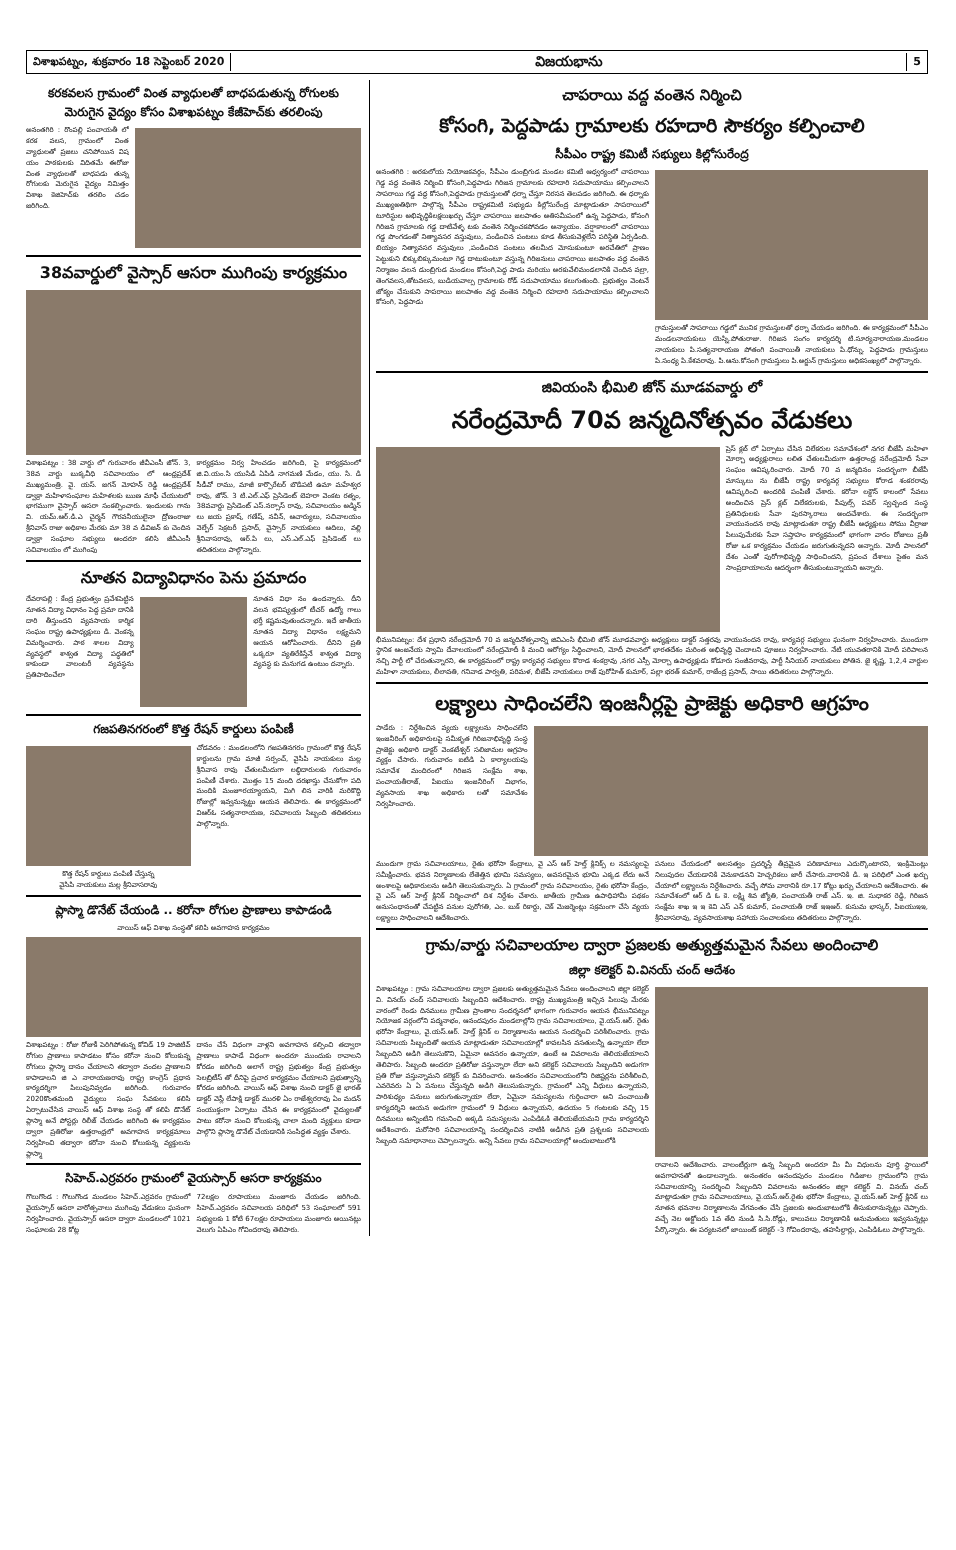విశాఖపట్నం, శుక్రవారం 18 సెప్టెంబర్ 2020 విజయభాను 5
కరకవలస గ్రామంలో వింత వ్యాధులతో బాధపడుతున్న రోగులకు
మెరుగైన వైద్యం కోసం విశాఖపట్నం కేజీహెచ్‌కు తరలింపు
అనంతగిరి : రొంపల్లి పంచాయతీ లో కరక వలస, గ్రామంలో వింత వ్యాధులతో ప్రజలు చనిపోయిన విష యం పాఠకులకు విదితమే ఈరోజు వింత వ్యాధులతో బాధపడు తున్న రోగులకు మెరుగైన వైద్యం నిమిత్తం విశాఖ కెజిహెచ్‌కు తరలిం చడం జరిగింది.
38వవార్డులో వైస్సార్ ఆసరా ముగింపు కార్యక్రమం
విశాఖపట్నం : 38 వార్డు లో గురువారం జీవీఎంసీ జోన్. 3, 38వ వార్డు బుక్కవీధి సచివాలయం లో ఆంధ్రప్రదేశ్ ముఖ్యమంత్రి. వై. యస్. జగన్ మోహన్ రెడ్డి ఆంధ్రప్రదేశ్ డ్వాక్రా మహిళాసంఘాల మహిళలకు ఋణ మాఫీ చేయుటలో భాగముగా వైస్సార్ ఆసరా సంకల్పించారు. ఇందులకు గాను వి. యమ్.ఆర్.డి.ఎ చైర్మన్ గౌరవనీయులైనా ద్రోణంరాజు శ్రీనివాస్ రాజు అధికాల మేరకు మా 38 వ డివిజన్ కు చెందిన డ్వాక్రా సంఘాల సభ్యులు అందరూ కలిసి జీవీఎంసీ సచివాలయం లో ముగింపు
కార్యక్రమం నిర్వ హించడం జరిగింది, పై కార్యక్రమంలో జి.వి.యం.సి యుసిడి ఏపిడి నాగమణి మేడం, యు. సి. డి సీడీవో రాము, మాజీ కార్పొరేటర్ బొడిపటి ఉమా మహేశ్వర రావు, జోన్. 3 టి.ఎల్.ఎఫ్ ప్రెసిడెంట్ బెహరా వెంకట రత్నం, 38వవార్డు ప్రెసిడెంట్ ఎస్.నర్సాస్ రావు, సచివాలయం అడ్మిన్ లు జయ ప్రకాష్, గణేష్, నవీన్, ఆచార్యులు, సచివాలయం వెల్ఫేర్ సెక్రటరీ ప్రసాద్, వైస్సార్ నాయకులు ఆదిలు, వల్లి శ్రీనివాసరావు, ఆర్.పి లు, ఎస్.ఎల్.ఎఫ్ ప్రెసిడెంట్ లు తదితరులు పాల్గొన్నారు.
నూతన విద్యావిధానం పెను ప్రమాదం
దేవరాపల్లి : కేంద్ర ప్రభుత్వం ప్రవేశపెట్టిన నూతన విద్యా విధానం పెద్ద ప్రమా దానికి దారి తీస్తుందని వ్యవసాయ కార్మిక సంఘం రాష్ట్ర ఉపాధ్యక్షులు డి. వెంకన్న విమర్శించారు. పాఠ శాలల విద్యా వ్యవస్థలో శాశ్వత విద్యా పద్ధతిలో కాకుండా వాలంటరీ వ్యవస్థను ప్రతిపాదించేలా
నూతన విధా నం ఉందన్నారు. దీని వలన భవిష్యత్తులో టీచర్ ఉద్యో గాలు భర్తీ కష్టమవుతుందన్నారు. ఇదే జాతీయ నూతన విద్యా విధానం లక్ష్యమని ఆయన ఆరోపించారు. దీనిని ప్రతి ఒక్కరూ వ్యతిరేకిస్తేనే శాశ్వత విద్యా వ్యవస్థ కు మనుగడ ఉంటుం దన్నారు.
గజపతినగరంలో కొత్త రేషన్ కార్డులు పంపిణీ
కొత్త రేషన్ కార్డులు పంపిణీ చేస్తున్న
వైసిపి నాయకులు మల్ల శ్రీనివాసరావు
చోడవరం : మండలంలోని గజపతినగరం గ్రామంలో కొత్త రేషన్ కార్డులను గ్రామ మాజీ సర్పంచ్, వైసిపి నాయకులు మల్ల శ్రీనివాస రావు చేతులమీదుగా లబ్ధిదారులకు గురువారం పంపిణీ చేశారు. మొత్తం 15 మంది దరఖాస్తు చేసుకోగా పది మందికి మంజూరయ్యాయని, మిగి లిన వారికి మరికొద్ది రోజుల్లో ఇవ్వనున్నట్టు ఆయన తెలిపారు. ఈ కార్యక్రమంలో విఆర్ఓ సత్యనారాయణ, సచివాలయ సిబ్బంది తదితరులు పాల్గొన్నారు.
ప్లాస్మా డొనేట్ చేయండి .. కరోనా రోగుల ప్రాణాలు కాపాడండి
వాయిస్ ఆఫ్ విశాఖ సంస్థతో కలిపి అవగాహన కార్యక్రమం
విశాఖపట్నం : రోజు రోజుకీ పెరిగిపోతున్న కోవిడ్ 19 పాజిటివ్ రోగుల ప్రాణాలు కాపాడటం కోసం కరోనా నుంచి కోలుకున్న రోగులు ప్లాస్మా దానం చేయాలని తద్వారా వందల ప్రాణాలని కాపాడాలని జి ఎ నారాయణరావు రాష్ట్ర కాంగ్రెస్ ప్రధాన కార్యదర్శిగా పిలుపునివ్వడం జరిగింది. గురువారం 2020కొంతమంది వైద్యులు సంఘ సేవకులు కలిసి ఏర్పాటుచేసిన వాయిస్ ఆఫ్ విశాఖ సంస్థ తో కలిపి డొనేట్ ప్లాస్మా అనే పోస్టర్లు రిలీజ్ చేయడం జరిగింది ఈ కార్యక్రమం ద్వారా ప్రతిరోజు ఉత్తరాంధ్రలో అవగాహన కార్యక్రమాలు నిర్వహించి తద్వారా కరోనా నుంచి కోలుకున్న వ్యక్తులను ప్లాస్మా
దానం చేసే విధంగా వాళ్లని అవగాహన కల్పించి తద్వారా ప్రాణాలు కాపాడే విధంగా అందరూ ముందుకు రావాలని కోరడం జరిగింది అలాగే రాష్ట్ర ప్రభుత్వం కేంద్ర ప్రభుత్వం సెలబ్రిటీస్ తో దీనిపై ప్రచార కార్యక్రమం చేయాలని ప్రభుత్వాన్ని కోరడం జరిగింది. వాయిస్ ఆఫ్ విశాఖ నుంచి డాక్టర్ జై భారత్ డాక్టర్ వెస్లీ లేపాక్షి డాక్టర్ మురళి ఏం రాజేశ్వరరావు ఏం మదన్ సంయుక్తంగా ఏర్పాటు చేసిన ఈ కార్యక్రమంలో వైద్యులతో పాటు కరోనా నుంచి కోలుకున్న చాలా మంది వ్యక్తులు కూడా పాల్గొని ప్లాస్మా డొనేట్ చేయడానికి సంసిద్ధత వ్యక్తం చేశారు.
సిహెచ్.ఎర్రవరం గ్రామంలో వైయస్సార్ ఆసరా కార్యక్రమం
గొలుగొండ : గొలుగొండ మండలం సిహెచ్.ఎర్రవరం గ్రామంలో వైయస్సార్ ఆసరా వారోత్సవాలు ముగింపు వేడుకలు ఘనంగా నిర్వహించారు. వైయస్సార్ ఆసరా ద్వారా మండలంలో 1021 సంఘాలకు 28 కోట్ల
72లక్షల రూపాయలు మంజూరు చేయడం జరిగింది. సిహెచ్.ఎర్రవరం సచివాలయ పరిధిలో 53 సంఘాలలో 591 సభ్యులకు 1 కోటి 67లక్షల రూపాయలు మంజూరు అయినట్లు వెలుగు ఏపిఎం గోవిందరావు తెలిపారు.
చాపరాయి వద్ద వంతెన నిర్మించి
కోసంగి, పెద్దపాడు గ్రామాలకు రహదారి సౌకర్యం కల్పించాలి
సీపీఎం రాష్ట్ర కమిటీ సభ్యులు కిల్లోసురేంద్ర
అనంతగిరి : అరకులోయ నియోజకవర్గం, సీపీఎం డుంబ్రిగుడ మండల కమిటి ఆధ్వర్యంలో చాపరాయి గెడ్డ వద్ద వంతెన నిర్మించి కోసంగి,పెద్దపాడు గిరిజన గ్రామాలకు రహదారి సదుపాయాము కల్పించాలని సాపరాయి గడ్డ వద్ద కోసంగి,పెద్దపాడు గ్రామస్తులతో ధర్నా చేస్తూ నిరసన తెలపడం జరిగింది. ఈ ధర్నాకు ముఖ్యఅతిథిగా పాల్గొన్న సీపీఎం రాష్ట్రకమిటి సభ్యుడు కిల్లోసురేంద్ర మాట్లాడుతూ సాపరాయిలో టూరిస్టుల అభివృద్ధికిలక్షలుఖర్చు చేస్తూ చాపరాయి జలపాతం అతిసమీపంలో ఉన్న పెద్దపాడు, కోసంగి గిరిజన గ్రామాలకు గడ్డ దాటివేళ్ళ టకు వంతెన నిర్మించకపోవడం అన్యాయం. వర్షాకాలంలో చాపరాయి గడ్డ పొంగడంతో నిత్యావసర వస్తువులు, పండించిన పంటలు కూడ తీసుకువెళ్లలేని పరిస్థితి ఏర్పడింది. బియ్యం నిత్యావసర వస్తువులు ,పండించిన పంటలు తలమీద మోసుకుంటూ అరచేతిలో ప్రాణం పెట్టుకుని బిక్కుబిక్కుమంటూ గెడ్డ దాటుకుంటూ వస్తున్న గిరిజనులు చాపరాయి జలపాతం వద్ద వంతెన నిర్మాణం వలన డుంబ్రిగుడ మండలం కోసంగి,పెద్ద పాడు మరియు అరకువేలిమండలానికి చెందిన వల్రా, తెంగవలస,తోటవలస, బుడియవాల్స గ్రామాలకు రోడ్ సదుపాయాము కలుగుతుంది. ప్రభుత్వం వెంటనే జోక్యం చేసుకుని సాపరాయి జలపాతం వద్ద వంతెన నిర్మించి రహదారి సదుపాయాము కల్పించాలని కోసంగి, పెద్దపాడు
గ్రామస్తులతో సాపరాయి గడ్డలో మునిక గ్రామస్తులతో ధర్నా చేయడం జరిగింది. ఈ కార్యక్రమంలో సీపీఎం మండలనాయకులు యెస్ని.పోతురాజు. గిరిజన సంగం కార్యదర్శి టి.సూర్యనారాయణ.మండలం నాయకులు పి.సత్యనారాయణ పోతంగి పంచాయితీ నాయకులు పి.ధోన్ను. పెద్దపాడు గ్రామస్తులు పి.సంధ్య పి.కేశవరావు. పి.ఆను.కోసంగి గ్రామస్తులు పి.అర్జున్ గ్రామస్తులు అధికసంఖ్యలో పాల్గొన్నారు.
జివియంసి భీమిలి జోన్ మూడవవార్డు లో
నరేంద్రమోదీ 70వ జన్మదినోత్సవం వేడుకలు
ప్రెస్ క్లబ్ లో ఏర్పాటు చేసిన విలేకరుల సమావేశంలో నగర బీజేపీ మహిళా మోర్చా అధ్యక్షురాలు లలిత చేతులమీదుగా ఉత్తరాంధ్ర నరేంద్రమోదీ సేవా సంఘం ఆవిష్కరించారు. మోదీ 70 వ జన్మదినం సందర్భంగా బీజేపీ మాస్కులు ను బీజేపీ రాష్ట్ర కార్యవర్గ సభ్యులు కోరాడ శంకరరావు ఆవిష్కరించి అందరికి పంపిణీ చేశారు. కరోనా లక్డౌన్ కాలంలో సేవలు అందించిన ప్రెస్ క్లబ్ విలేకరులకు, పీపుల్స్ పవర్ స్వచ్ఛంద సంస్థ ప్రతినిధులకు సేవా పురస్కారాలు అందచేశారు. ఈ సందర్భంగా వాయునందన రావు మాట్లాడుతూ రాష్ట్ర బీజేపీ అధ్యక్షులు సోము వీర్రాజు పిలుపుమేరకు సేవా సప్తాహం కార్యక్రమంలో భాగంగా వారం రోజులు ప్రతీ రోజు ఒక కార్యక్రమం చేయడం జరుగుతున్నదని అన్నారు. మోదీ పాలనలో దేశం ఎంతో పురోగాభివృద్ధి సాధించిందని, ప్రపంచ దేశాలు సైతం మన సాంప్రదాయాలను ఆదర్శంగా తీసుకుంటున్నాయని అన్నారు.
భీమునిపట్నం: దేశ ప్రధాని నరేంద్రమోదీ 70 వ జన్మదినోత్సవాన్ని జివిఎంసి భీమిలి జోన్ మూడవవార్డు అధ్యక్షులు డాక్టర్ సత్తరవు వాయునందన రావు, కార్యవర్గ సభ్యులు ఘనంగా నిర్వహించారు. ముందుగా స్థానిక ఆంజనేయ స్వామి దేవాలయంలో నరేంద్రమోదీ కి మంచి ఆరోగ్యం సిద్ధించాలని, మోదీ పాలనలో భారతదేశం మరింత అభివృద్ధి చెందాలని పూజలు నిర్వహించారు. నేటి యువతరానికి మోదీ పరిపాలన నచ్చి పార్టీ లో చేరుతున్నారని, ఈ కార్యక్రమంలో రాష్ట్ర కార్యవర్గ సభ్యులు కొరాడ శంకర్రావు ,నగర ఎస్సీ మోర్చా ఉపాధ్యక్షుడు కోడూరు సంజీవరావు, పార్టీ సీనియర్ నాయకులు పోతిన. జై కృష్ణ, 1,2,4 వార్డుల మహిళా నాయకులు, లీలావతి, గనివాడ పార్వతి, పరిమళ, బీజేపీ నాయకులు రాజ్ పురోహిత్ కుమార్, పల్లా భరత్ కుమార్, రాజేంద్ర ప్రసాద్, సాయి తదితరులు పాల్గొన్నారు.
లక్ష్యాలు సాధించలేని ఇంజనీర్లపై ప్రాజెక్టు అధికారి ఆగ్రహం
పాడేరు : నిర్దేశించిన వ్యయ లక్ష్యాలను సాధించలేని ఇంజనీరింగ్ అధికారులపై సమీకృత గిరిజనాభివృద్ధి సంస్థ ప్రాజెక్టు అధికారి డాక్టర్ వెంకటేశ్వర్ సలిజామల ఆగ్రహం వ్యక్తం చేసారు. గురువారం ఐటిడి ఏ కార్యాలయపు సమావేశ మందిరంలో గిరిజన సంక్షేమ శాఖ, పంచాయతీరాజ్, పిఐయు ఇంజనీరింగ్ విభాగం, వ్యవసాయ శాఖ అధికారు లతో సమావేశం నిర్వహించారు.
ముందుగా గ్రామ సచివాలయాలు, రైతు భరోసా కేంద్రాలు, వై ఎస్ ఆర్ హెల్త్ క్లినిక్స్ ల నమస్యలపై సమీక్షించారు. భవన నిర్మాణాలకు లేతెత్తిన భూమి సమస్యలు, అవసరమైన భూమి ఎక్కడ లేదు అనే అంశాలపై అధికారులను అడిగి తెలుసుకున్నారు. ఏ గ్రామంలో గ్రామ సచివాలయం, రైతు భరోసా కేంద్రం, వై ఎస్ ఆర్ హెల్త్ క్లినిక్ నిర్మించాలో దిశ నిర్దేశం చేశారు. జాతీయ గ్రామీణ ఉపాధిహామీ పథకం అనుసంధానంతో చేపట్టిన పనుల పురోగతి, ఎం. బుక్ రికార్డు, చెక్ మెజర్మెంట్లు సక్రమంగా చేసి వ్యయ లక్ష్యాలు సాధించాలని ఆదేశించారు.
పనులు చేయడంలో అలసత్వం ప్రదర్శిస్తే తీవ్రమైన పరిణామాలు ఎదుర్కొంటారని, ఇంక్రిమెంట్లు నిలుపుదల చేయడానికి వెనుకాడనని హెచ్చరికలు జారీ చేసారు.వారానికి డి. ఇ పరిధిలో ఎంత ఖర్చు చేయాలో లక్ష్యాలను నిర్దేశించారు. వచ్చే సోమ వారానికి రూ.17 కోట్లు ఖర్చు చేయాలని ఆదేశించారు. ఈ సమావేశంలో ఆర్ డి ఓ కె. లక్ష్మి శివ జ్యోతి, పంచాయతీ రాజ్ ఎస్. ఇ. జి. సుధాకర రెడ్డి, గిరిజన సంక్షేమ శాఖ ఇ ఇ కెవి ఎస్ ఎన్ కుమార్, పంచాయతీ రాజ్ ఇఇఆర్. కుసుమ భాస్కర్, పిఐయుఇఇ, శ్రీనివాసరావు, వ్యవసాయశాఖ సహాయ సంచాలకులు తదితరులు పాల్గొన్నారు.
గ్రామ/వార్డు సచివాలయాల ద్వారా ప్రజలకు అత్యుత్తమమైన సేవలు అందించాలి
జిల్లా కలెక్టర్ వి.వినయ్ చంద్ ఆదేశం
విశాఖపట్నం : గ్రామ సచివాలయాల ద్వారా ప్రజలకు అత్యుత్తమమైన సేవలు అందించాలని జిల్లా కలెక్టర్ వి. వినయ్ చంద్ సచివాలయ సిబ్బందిని ఆదేశించారు. రాష్ట్ర ముఖ్యమంత్రి ఇచ్చిన పిలుపు మేరకు వారంలో రెండు దినములు గ్రామీణ ప్రాంతాల సందర్శనలో భాగంగా గురువారం ఆయన భీమునిపట్నం నియోజక వర్గంలోని పద్మనాభం, ఆనందపురం మండలాల్లోని గ్రామ సచివాలయాలు, వై.యస్.ఆర్. రైతు భరోసా కేంద్రాలు, వై.యస్.ఆర్. హెల్త్ క్లినిక్ ల నిర్మాణాలను ఆయన సందర్శించి పరిశీలించారు. గ్రామ సచివాలయ సిబ్బందితో ఆయన మాట్లాడుతూ సచివాలయాల్లో కావలసిన వసతులన్నీ ఉన్నాయా లేదా సిబ్బందిని అడిగి తెలుసుకొని, ఏమైనా అవసరం ఉన్నాయా, ఉంటే ఆ వివరాలను తెలియజేయాలని తెలిపారు. సిబ్బంది అందరూ ప్రతిరోజు వస్తున్నారా లేదా అని కలెక్టర్ సచివాలయ సిబ్బందిని అడుగగా ప్రతి రోజు వస్తున్నామని కలెక్టర్ కు వివరించారు. అనంతరం సచివాలయంలోని రిజిష్టర్లను పరిశీలించి, ఎవరెవరు ఏ ఏ పనులు చేస్తున్నది అడిగి తెలుసుకున్నారు. గ్రామంలో ఎన్ని వీధులు ఉన్నాయని, పారిశుధ్యం పనులు జరుగుతున్నాయా లేదా, ఏమైనా సమస్యలను గుర్తించారా అని పంచాయితీ కార్యదర్శిని ఆయన అడుగగా గ్రామంలో 9 వీధులు ఉన్నాయని, ఉదయం 5 గంటలకు వచ్చి 15 దినములు అన్నింటిని గమనించి అక్కడి సమస్యలను ఎంపిడిఓకి తెలియజేయమని గ్రామ కార్యదర్శిని ఆదేశించారు. మరోసారి సచివాలయాన్ని సందర్శించిన నాటికి అడిగిన ప్రతి ప్రశ్నలకు సచివాలయ సిబ్బంది సమాధానాలు చెప్పాలన్నారు. అన్ని సేవలు గ్రామ సచివాలయాల్లో అందుబాటులోకి
రావాలని ఆదేశించారు. వాలంటీర్లుగా ఉన్న సిబ్బంది అందరూ మీ మీ విధులను పూర్తి స్థాయిలో అవగాహనతో ఉండాలన్నారు. అనంతరం ఆనందపురం మండలం గిడిజాల గ్రామంలోని గ్రామ సచివాలయాన్ని సందర్శించి సిబ్బందిని వివరాలను అనంతరం జిల్లా కలెక్టర్ వి. వినయ్ చంద్ మాట్లాడుతూ గ్రామ సచివాలయాలు, వై.యస్.ఆర్.రైతు భరోసా కేంద్రాలు, వై.యస్.ఆర్ హెల్త్ క్లినిక్ లు నూతన భవనాల నిర్మాణాలను వేగవంతం చేసి ప్రజలకు అందుబాటులోకి తీసుకురానున్నట్లు చెప్పారు. వచ్చే నెల అక్టోబరు 1వ తేది నుండి సి.సి.రోడ్లు, కాలువలు నిర్మాణానికి అనుమతులు ఇవ్వనున్నట్లు పేర్కొన్నారు. ఈ పర్యటనలో జాయింట్ కలెక్టర్ -3 గోవిందరావు, తహసిల్దార్లు, ఎంపిడిఓలు పాల్గొన్నారు.